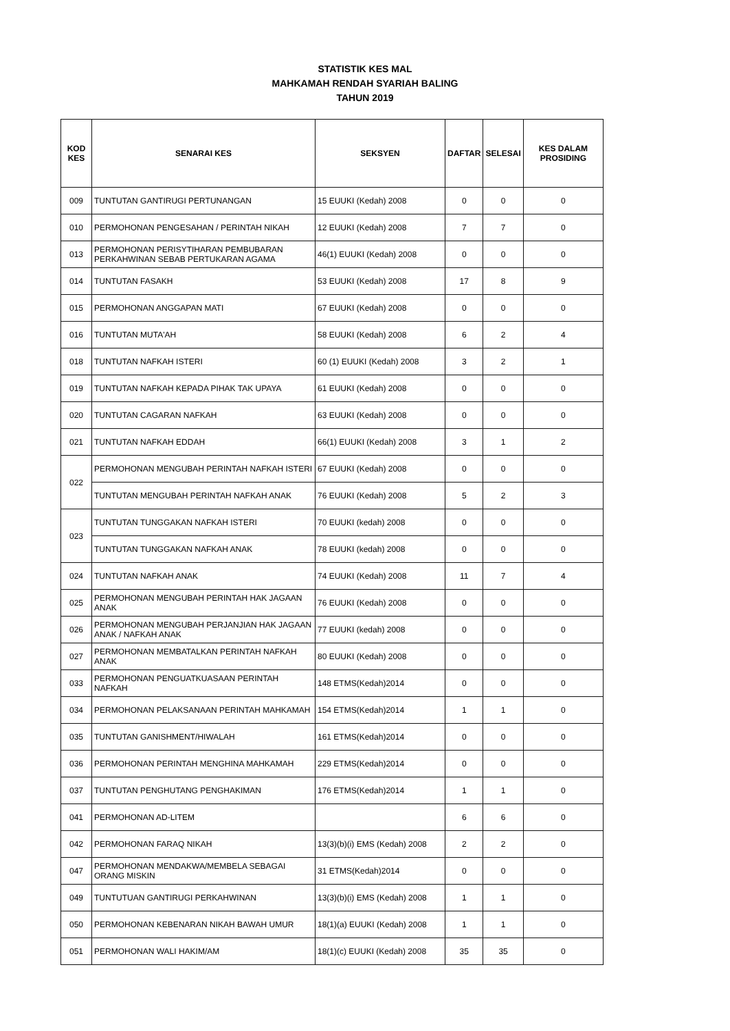STATISTIK KES MAL
MAHKAMAH RENDAH SYARIAH BALING
TAHUN 2019
| KOD KES | SENARAI KES | SEKSYEN | DAFTAR | SELESAI | KES DALAM PROSIDING |
| --- | --- | --- | --- | --- | --- |
| 009 | TUNTUTAN GANTIRUGI PERTUNANGAN | 15 EUUKI (Kedah) 2008 | 0 | 0 | 0 |
| 010 | PERMOHONAN PENGESAHAN / PERINTAH NIKAH | 12 EUUKI (Kedah) 2008 | 7 | 7 | 0 |
| 013 | PERMOHONAN PERISYTIHARAN PEMBUBARAN PERKAHWINAN SEBAB PERTUKARAN AGAMA | 46(1) EUUKI (Kedah) 2008 | 0 | 0 | 0 |
| 014 | TUNTUTAN FASAKH | 53 EUUKI (Kedah) 2008 | 17 | 8 | 9 |
| 015 | PERMOHONAN ANGGAPAN MATI | 67 EUUKI (Kedah) 2008 | 0 | 0 | 0 |
| 016 | TUNTUTAN MUTA'AH | 58 EUUKI (Kedah) 2008 | 6 | 2 | 4 |
| 018 | TUNTUTAN NAFKAH ISTERI | 60 (1) EUUKI (Kedah) 2008 | 3 | 2 | 1 |
| 019 | TUNTUTAN NAFKAH KEPADA PIHAK TAK UPAYA | 61 EUUKI (Kedah) 2008 | 0 | 0 | 0 |
| 020 | TUNTUTAN CAGARAN NAFKAH | 63 EUUKI (Kedah) 2008 | 0 | 0 | 0 |
| 021 | TUNTUTAN NAFKAH EDDAH | 66(1) EUUKI (Kedah) 2008 | 3 | 1 | 2 |
| 022 | PERMOHONAN MENGUBAH PERINTAH NAFKAH ISTERI | 67 EUUKI (Kedah) 2008 | 0 | 0 | 0 |
| | TUNTUTAN MENGUBAH PERINTAH NAFKAH ANAK | 76 EUUKI (Kedah) 2008 | 5 | 2 | 3 |
| 023 | TUNTUTAN TUNGGAKAN NAFKAH ISTERI | 70 EUUKI (kedah) 2008 | 0 | 0 | 0 |
| | TUNTUTAN TUNGGAKAN NAFKAH ANAK | 78 EUUKI (kedah) 2008 | 0 | 0 | 0 |
| 024 | TUNTUTAN NAFKAH ANAK | 74 EUUKI (Kedah) 2008 | 11 | 7 | 4 |
| 025 | PERMOHONAN MENGUBAH PERINTAH HAK JAGAAN ANAK | 76 EUUKI (Kedah) 2008 | 0 | 0 | 0 |
| 026 | PERMOHONAN MENGUBAH PERJANJIAN HAK JAGAAN ANAK / NAFKAH ANAK | 77 EUUKI (kedah) 2008 | 0 | 0 | 0 |
| 027 | PERMOHONAN MEMBATALKAN PERINTAH NAFKAH ANAK | 80 EUUKI (Kedah) 2008 | 0 | 0 | 0 |
| 033 | PERMOHONAN PENGUATKUASAAN PERINTAH NAFKAH | 148 ETMS(Kedah)2014 | 0 | 0 | 0 |
| 034 | PERMOHONAN PELAKSANAAN PERINTAH MAHKAMAH | 154 ETMS(Kedah)2014 | 1 | 1 | 0 |
| 035 | TUNTUTAN GANISHMENT/HIWALAH | 161 ETMS(Kedah)2014 | 0 | 0 | 0 |
| 036 | PERMOHONAN PERINTAH MENGHINA MAHKAMAH | 229 ETMS(Kedah)2014 | 0 | 0 | 0 |
| 037 | TUNTUTAN PENGHUTANG PENGHAKIMAN | 176 ETMS(Kedah)2014 | 1 | 1 | 0 |
| 041 | PERMOHONAN AD-LITEM | | 6 | 6 | 0 |
| 042 | PERMOHONAN FARAQ NIKAH | 13(3)(b)(i) EMS (Kedah) 2008 | 2 | 2 | 0 |
| 047 | PERMOHONAN MENDAKWA/MEMBELA SEBAGAI ORANG MISKIN | 31 ETMS(Kedah)2014 | 0 | 0 | 0 |
| 049 | TUNTUTUAN GANTIRUGI PERKAHWINAN | 13(3)(b)(i) EMS (Kedah) 2008 | 1 | 1 | 0 |
| 050 | PERMOHONAN KEBENARAN NIKAH BAWAH UMUR | 18(1)(a) EUUKI (Kedah) 2008 | 1 | 1 | 0 |
| 051 | PERMOHONAN WALI HAKIM/AM | 18(1)(c) EUUKI (Kedah) 2008 | 35 | 35 | 0 |